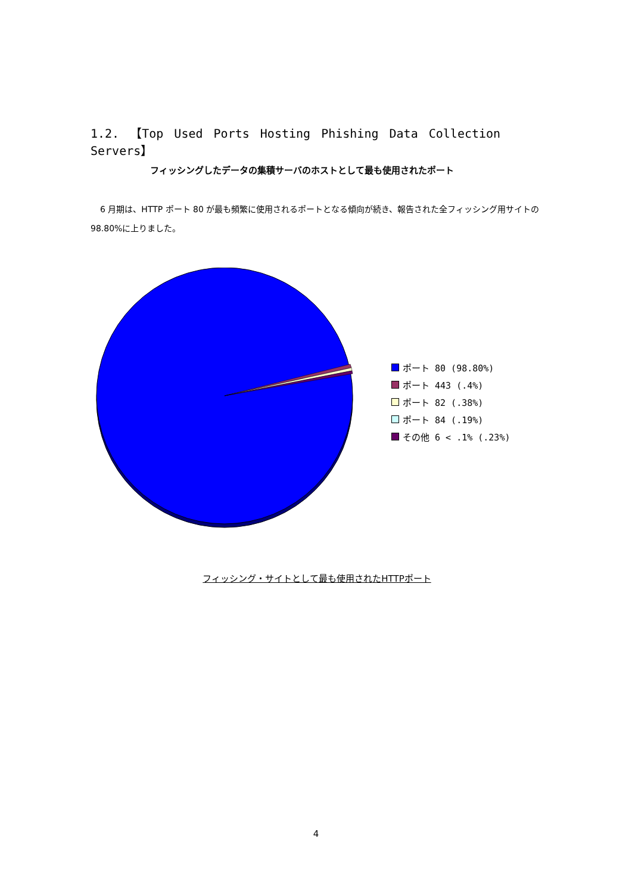1.2. 【Top Used Ports Hosting Phishing Data Collection Servers】
フィッシングしたデータの集積サーバのホストとして最も使用されたポート
6 月期は、HTTP ポート 80 が最も頻繁に使用されるポートとなる傾向が続き、報告された全フィッシング用サイトの 98.80%に上りました。
ポート 80 (98.80%)
ポート 443 (.4%)
ポート 82 (.38%)
ポート 84 (.19%)
その他 6 < .1% (.23%)
フィッシング・サイトとして最も使用されたHTTPポート
4